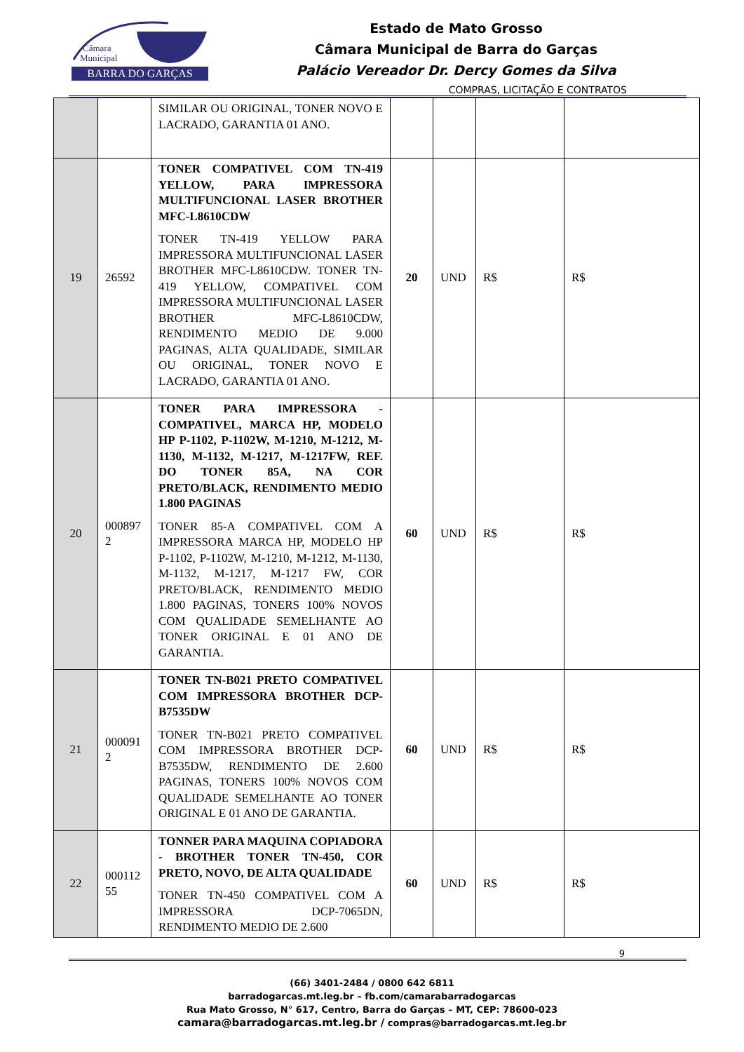Câmara
Municipal
BARRA DO GARÇAS
Estado de Mato Grosso
Câmara Municipal de Barra do Garças
Palácio Vereador Dr. Dercy Gomes da Silva
COMPRAS, LICITAÇÃO E CONTRATOS
| | | SIMILAR OU ORIGINAL, TONER NOVO E LACRADO, GARANTIA 01 ANO. | | | | |
| 19 | 26592 | TONER COMPATIVEL COM TN-419 YELLOW, PARA IMPRESSORA MULTIFUNCIONAL LASER BROTHER MFC-L8610CDW TONER TN-419 YELLOW PARA IMPRESSORA MULTIFUNCIONAL LASER BROTHER MFC-L8610CDW. TONER TN-419 YELLOW, COMPATIVEL COM IMPRESSORA MULTIFUNCIONAL LASER BROTHER MFC-L8610CDW, RENDIMENTO MEDIO DE 9.000 PAGINAS, ALTA QUALIDADE, SIMILAR OU ORIGINAL, TONER NOVO E LACRADO, GARANTIA 01 ANO. | 20 | UND | R$ | R$ |
| 20 | 000897 2 | TONER PARA IMPRESSORA - COMPATIVEL, MARCA HP, MODELO HP P-1102, P-1102W, M-1210, M-1212, M-1130, M-1132, M-1217, M-1217FW, REF. DO TONER 85A, NA COR PRETO/BLACK, RENDIMENTO MEDIO 1.800 PAGINAS TONER 85-A COMPATIVEL COM A IMPRESSORA MARCA HP, MODELO HP P-1102, P-1102W, M-1210, M-1212, M-1130, M-1132, M-1217, M-1217 FW, COR PRETO/BLACK, RENDIMENTO MEDIO 1.800 PAGINAS, TONERS 100% NOVOS COM QUALIDADE SEMELHANTE AO TONER ORIGINAL E 01 ANO DE GARANTIA. | 60 | UND | R$ | R$ |
| 21 | 000091 2 | TONER TN-B021 PRETO COMPATIVEL COM IMPRESSORA BROTHER DCP-B7535DW TONER TN-B021 PRETO COMPATIVEL COM IMPRESSORA BROTHER DCP-B7535DW, RENDIMENTO DE 2.600 PAGINAS, TONERS 100% NOVOS COM QUALIDADE SEMELHANTE AO TONER ORIGINAL E 01 ANO DE GARANTIA. | 60 | UND | R$ | R$ |
| 22 | 000112 55 | TONNER PARA MAQUINA COPIADORA - BROTHER TONER TN-450, COR PRETO, NOVO, DE ALTA QUALIDADE TONER TN-450 COMPATIVEL COM A IMPRESSORA DCP-7065DN, RENDIMENTO MEDIO DE 2.600 | 60 | UND | R$ | R$ |
9
(66) 3401-2484 / 0800 642 6811
barradogarcas.mt.leg.br – fb.com/camarabarradogarcas
Rua Mato Grosso, N° 617, Centro, Barra do Garças – MT, CEP: 78600-023
camara@barradogarcas.mt.leg.br / compras@barradogarcas.mt.leg.br